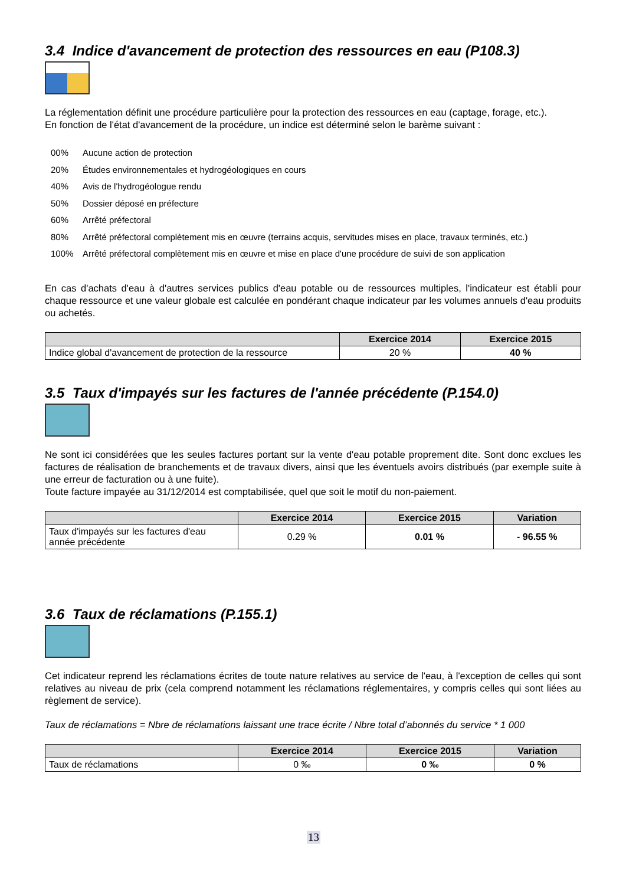3.4 Indice d'avancement de protection des ressources en eau (P108.3)
La réglementation définit une procédure particulière pour la protection des ressources en eau (captage, forage, etc.).
En fonction de l'état d'avancement de la procédure, un indice est déterminé selon le barème suivant :
00% Aucune action de protection
20% Études environnementales et hydrogéologiques en cours
40% Avis de l'hydrogéologue rendu
50% Dossier déposé en préfecture
60% Arrêté préfectoral
80% Arrêté préfectoral complètement mis en œuvre (terrains acquis, servitudes mises en place, travaux terminés, etc.)
100% Arrêté préfectoral complètement mis en œuvre et mise en place d'une procédure de suivi de son application
En cas d'achats d'eau à d'autres services publics d'eau potable ou de ressources multiples, l'indicateur est établi pour chaque ressource et une valeur globale est calculée en pondérant chaque indicateur par les volumes annuels d'eau produits ou achetés.
| | Exercice 2014 | Exercice 2015 |
| --- | --- | --- |
| Indice global d'avancement de protection de la ressource | 20 % | 40 % |
3.5 Taux d'impayés sur les factures de l'année précédente (P.154.0)
Ne sont ici considérées que les seules factures portant sur la vente d'eau potable proprement dite. Sont donc exclues les factures de réalisation de branchements et de travaux divers, ainsi que les éventuels avoirs distribués (par exemple suite à une erreur de facturation ou à une fuite).
Toute facture impayée au 31/12/2014 est comptabilisée, quel que soit le motif du non-paiement.
| | Exercice 2014 | Exercice 2015 | Variation |
| --- | --- | --- | --- |
| Taux d'impayés sur les factures d'eau année précédente | 0.29 % | 0.01 % | - 96.55 % |
3.6 Taux de réclamations (P.155.1)
Cet indicateur reprend les réclamations écrites de toute nature relatives au service de l'eau, à l'exception de celles qui sont relatives au niveau de prix (cela comprend notamment les réclamations réglementaires, y compris celles qui sont liées au règlement de service).
Taux de réclamations = Nbre de réclamations laissant une trace écrite / Nbre total d’abonnés du service * 1 000
| | Exercice 2014 | Exercice 2015 | Variation |
| --- | --- | --- | --- |
| Taux de réclamations | 0 ‰ | 0 ‰ | 0 % |
13